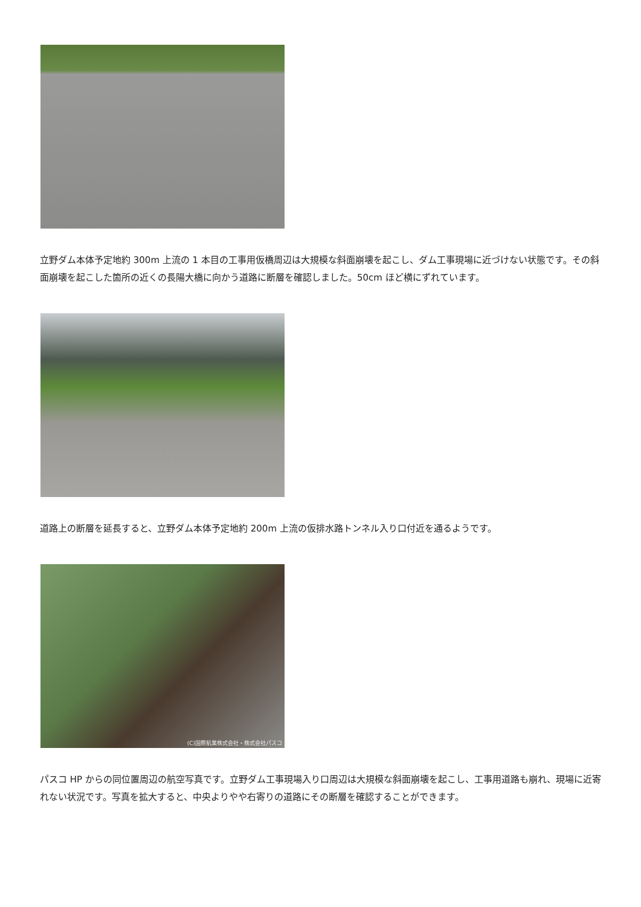立野ダム本体予定地約 300m 上流の 1 本目の工事用仮橋周辺は大規模な斜面崩壊を起こし、ダム工事現場に近づけない状態です。その斜面崩壊を起こした箇所の近くの長陽大橋に向かう道路に断層を確認しました。50cm ほど横にずれています。
道路上の断層を延長すると、立野ダム本体予定地約 200m 上流の仮排水路トンネル入り口付近を通るようです。
(C)国際航業株式会社・株式会社パスコ
パスコ HP からの同位置周辺の航空写真です。立野ダム工事現場入り口周辺は大規模な斜面崩壊を起こし、工事用道路も崩れ、現場に近寄れない状況です。写真を拡大すると、中央よりやや右寄りの道路にその断層を確認することができます。